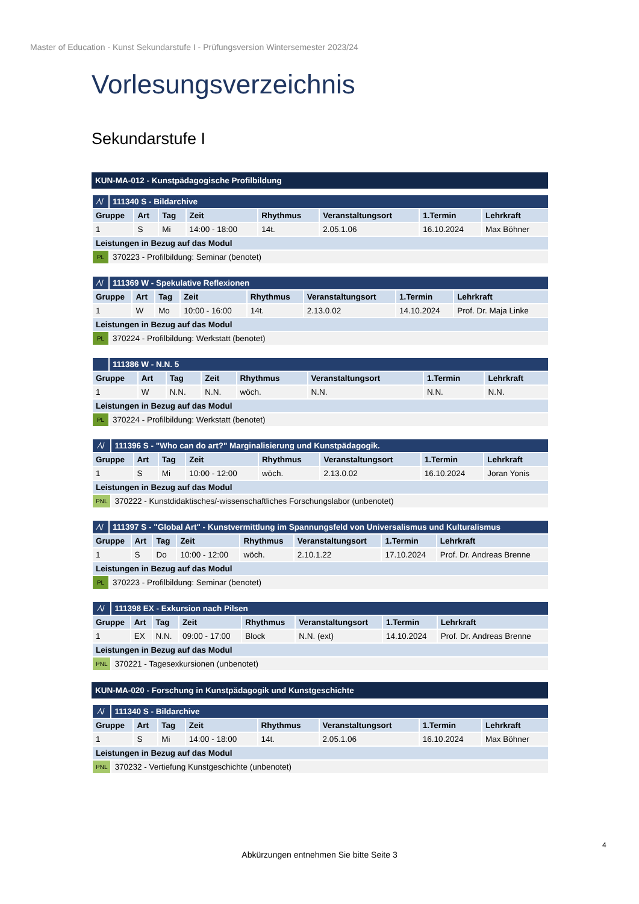Master of Education - Kunst Sekundarstufe I - Prüfungsversion Wintersemester 2023/24
Vorlesungsverzeichnis
Sekundarstufe I
KUN-MA-012 - Kunstpädagogische Profilbildung
| ⁄\/ | 111340 S - Bildarchive | | | | | | | |
| Gruppe | | Art | Tag | Zeit | Rhythmus | Veranstaltungsort | 1.Termin | Lehrkraft |
| 1 | | S | Mi | 14:00 - 18:00 | 14t. | 2.05.1.06 | 16.10.2024 | Max Böhner |
| Leistungen in Bezug auf das Modul | | | | | | | | |
| PL | 370223 - Profilbildung: Seminar (benotet) | | | | | | | |
| ⁄\/ | 111369 W - Spekulative Reflexionen | | | | | | | |
| Gruppe | | Art | Tag | Zeit | Rhythmus | Veranstaltungsort | 1.Termin | Lehrkraft |
| 1 | | W | Mo | 10:00 - 16:00 | 14t. | 2.13.0.02 | 14.10.2024 | Prof. Dr. Maja Linke |
| Leistungen in Bezug auf das Modul | | | | | | | | |
| PL | 370224 - Profilbildung: Werkstatt (benotet) | | | | | | | |
| | 111386 W - N.N. 5 | | | | | | | |
| Gruppe | | Art | Tag | Zeit | Rhythmus | Veranstaltungsort | 1.Termin | Lehrkraft |
| 1 | | W | N.N. | N.N. | wöch. | N.N. | N.N. | N.N. |
| Leistungen in Bezug auf das Modul | | | | | | | | |
| PL | 370224 - Profilbildung: Werkstatt (benotet) | | | | | | | |
| ⁄\/ | 111396 S - "Who can do art?" Marginalisierung und Kunstpädagogik. | | | | | | | |
| Gruppe | | Art | Tag | Zeit | Rhythmus | Veranstaltungsort | 1.Termin | Lehrkraft |
| 1 | | S | Mi | 10:00 - 12:00 | wöch. | 2.13.0.02 | 16.10.2024 | Joran Yonis |
| Leistungen in Bezug auf das Modul | | | | | | | | |
| PNL | 370222 - Kunstdidaktisches/-wissenschaftliches Forschungslabor (unbenotet) | | | | | | | |
| ⁄\/ | 111397 S - "Global Art" - Kunstvermittlung im Spannungsfeld von Universalismus und Kulturalismus | | | | | | | |
| Gruppe | | Art | Tag | Zeit | Rhythmus | Veranstaltungsort | 1.Termin | Lehrkraft |
| 1 | | S | Do | 10:00 - 12:00 | wöch. | 2.10.1.22 | 17.10.2024 | Prof. Dr. Andreas Brenne |
| Leistungen in Bezug auf das Modul | | | | | | | | |
| PL | 370223 - Profilbildung: Seminar (benotet) | | | | | | | |
| ⁄\/ | 111398 EX - Exkursion nach Pilsen | | | | | | | |
| Gruppe | | Art | Tag | Zeit | Rhythmus | Veranstaltungsort | 1.Termin | Lehrkraft |
| 1 | | EX | N.N. | 09:00 - 17:00 | Block | N.N. (ext) | 14.10.2024 | Prof. Dr. Andreas Brenne |
| Leistungen in Bezug auf das Modul | | | | | | | | |
| PNL | 370221 - Tagesexkursionen (unbenotet) | | | | | | | |
KUN-MA-020 - Forschung in Kunstpädagogik und Kunstgeschichte
| ⁄\/ | 111340 S - Bildarchive | | | | | | | |
| Gruppe | | Art | Tag | Zeit | Rhythmus | Veranstaltungsort | 1.Termin | Lehrkraft |
| 1 | | S | Mi | 14:00 - 18:00 | 14t. | 2.05.1.06 | 16.10.2024 | Max Böhner |
| Leistungen in Bezug auf das Modul | | | | | | | | |
| PNL | 370232 - Vertiefung Kunstgeschichte (unbenotet) | | | | | | | |
4
Abkürzungen entnehmen Sie bitte Seite 3